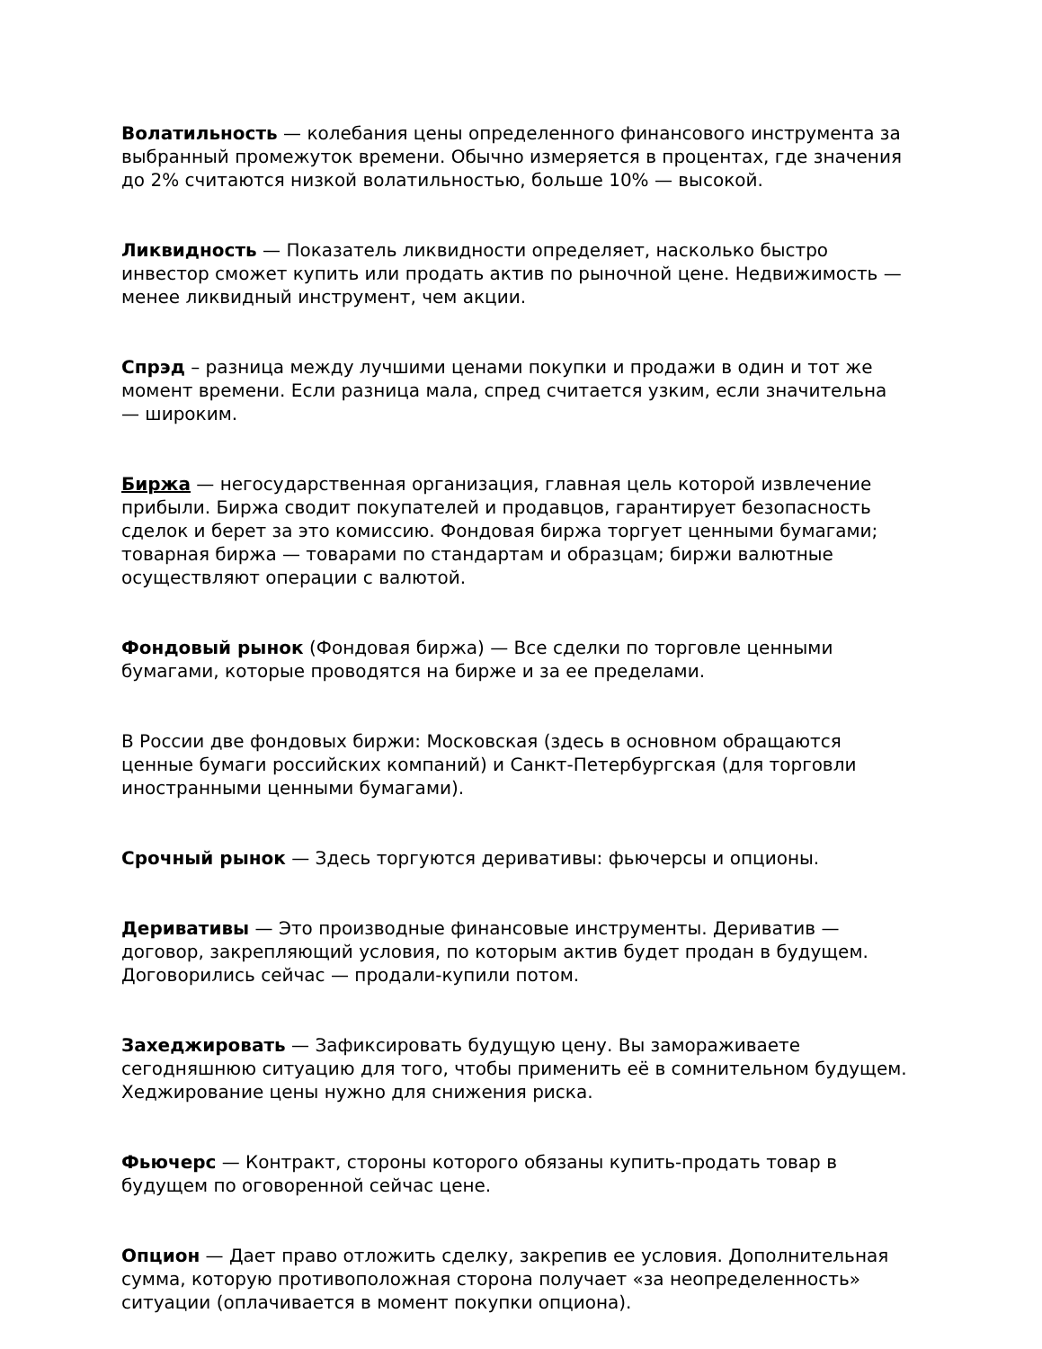Волатильность — колебания цены определенного финансового инструмента за выбранный промежуток времени. Обычно измеряется в процентах, где значения до 2% считаются низкой волатильностью, больше 10% — высокой.
Ликвидность — Показатель ликвидности определяет, насколько быстро инвестор сможет купить или продать актив по рыночной цене. Недвижимость — менее ликвидный инструмент, чем акции.
Спрэд – разница между лучшими ценами покупки и продажи в один и тот же момент времени. Если разница мала, спред считается узким, если значительна — широким.
Биржа — негосударственная организация, главная цель которой извлечение прибыли. Биржа сводит покупателей и продавцов, гарантирует безопасность сделок и берет за это комиссию. Фондовая биржа торгует ценными бумагами; товарная биржа — товарами по стандартам и образцам; биржи валютные осуществляют операции с валютой.
Фондовый рынок (Фондовая биржа) — Все сделки по торговле ценными бумагами, которые проводятся на бирже и за ее пределами.
В России две фондовых биржи: Московская (здесь в основном обращаются ценные бумаги российских компаний) и Санкт-Петербургская (для торговли иностранными ценными бумагами).
Срочный рынок — Здесь торгуются деривативы: фьючерсы и опционы.
Деривативы — Это производные финансовые инструменты. Дериватив — договор, закрепляющий условия, по которым актив будет продан в будущем. Договорились сейчас — продали-купили потом.
Захеджировать — Зафиксировать будущую цену. Вы замораживаете сегодняшнюю ситуацию для того, чтобы применить её в сомнительном будущем. Хеджирование цены нужно для снижения риска.
Фьючерс — Контракт, стороны которого обязаны купить-продать товар в будущем по оговоренной сейчас цене.
Опцион — Дает право отложить сделку, закрепив ее условия. Дополнительная сумма, которую противоположная сторона получает «за неопределенность» ситуации (оплачивается в момент покупки опциона).